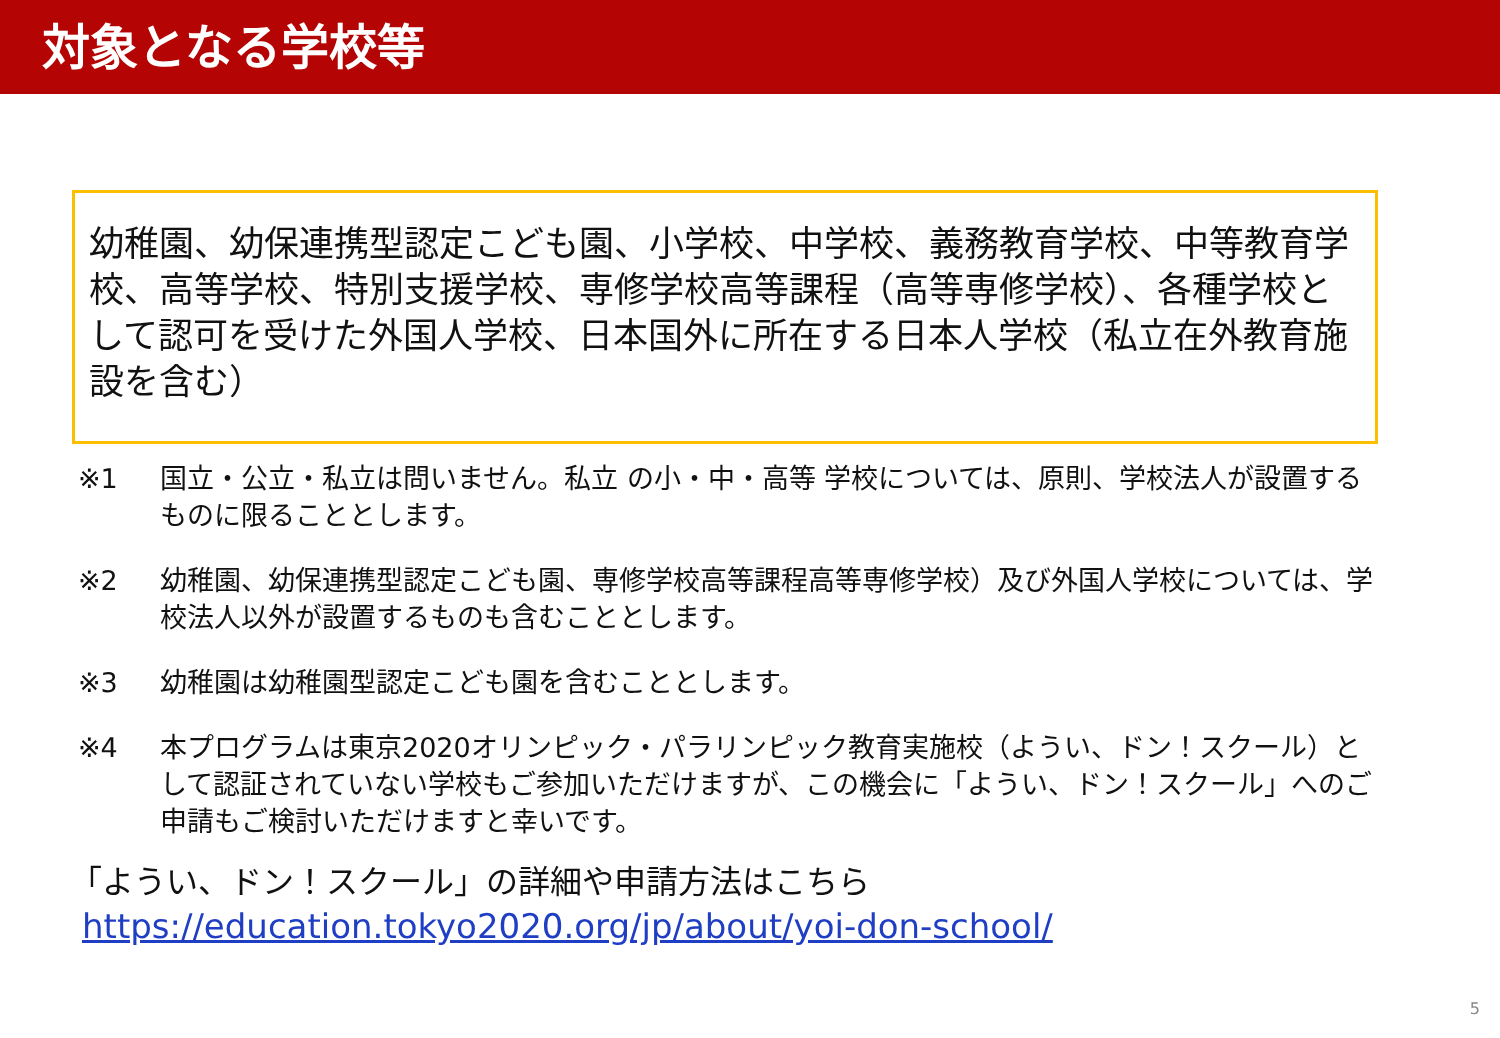対象となる学校等
幼稚園、幼保連携型認定こども園、小学校、中学校、義務教育学校、中等教育学校、高等学校、特別支援学校、専修学校高等課程（高等専修学校）、各種学校として認可を受けた外国人学校、日本国外に所在する日本人学校（私立在外教育施設を含む）
※1 国立・公立・私立は問いません。私立 の小・中・高等 学校については、原則、学校法人が設置するものに限ることとします。
※2 幼稚園、幼保連携型認定こども園、専修学校高等課程高等専修学校）及び外国人学校については、学校法人以外が設置するものも含むこととします。
※3 幼稚園は幼稚園型認定こども園を含むこととします。
※4 本プログラムは東京2020オリンピック・パラリンピック教育実施校（ようい、ドン！スクール）として認証されていない学校もご参加いただけますが、この機会に「ようい、ドン！スクール」へのご申請もご検討いただけますと幸いです。
「ようい、ドン！スクール」の詳細や申請方法はこちら
https://education.tokyo2020.org/jp/about/yoi-don-school/
5